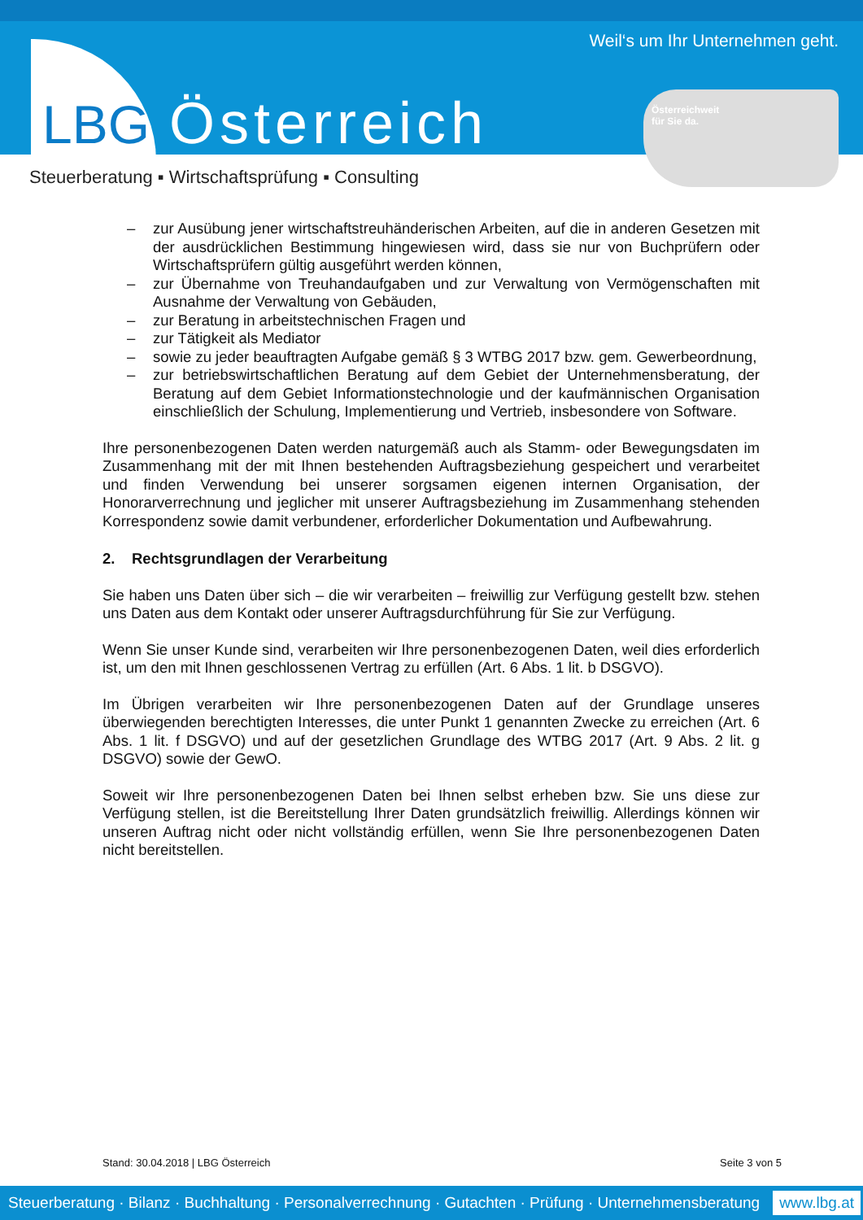Weil‘s um Ihr Unternehmen geht.
LBG Österreich
Österreichweit
für Sie da.
Steuerberatung ▪ Wirtschaftsprüfung ▪ Consulting
– zur Ausübung jener wirtschaftstreuhänderischen Arbeiten, auf die in anderen Gesetzen mit der ausdrücklichen Bestimmung hingewiesen wird, dass sie nur von Buchprüfern oder Wirtschaftsprüfern gültig ausgeführt werden können,
– zur Übernahme von Treuhandaufgaben und zur Verwaltung von Vermögenschaften mit Ausnahme der Verwaltung von Gebäuden,
– zur Beratung in arbeitstechnischen Fragen und
– zur Tätigkeit als Mediator
– sowie zu jeder beauftragten Aufgabe gemäß § 3 WTBG 2017 bzw. gem. Gewerbeordnung,
– zur betriebswirtschaftlichen Beratung auf dem Gebiet der Unternehmensberatung, der Beratung auf dem Gebiet Informationstechnologie und der kaufmännischen Organisation einschließlich der Schulung, Implementierung und Vertrieb, insbesondere von Software.
Ihre personenbezogenen Daten werden naturgemäß auch als Stamm- oder Bewegungsdaten im Zusammenhang mit der mit Ihnen bestehenden Auftragsbeziehung gespeichert und verarbeitet und finden Verwendung bei unserer sorgsamen eigenen internen Organisation, der Honorarverrechnung und jeglicher mit unserer Auftragsbeziehung im Zusammenhang stehenden Korrespondenz sowie damit verbundener, erforderlicher Dokumentation und Aufbewahrung.
2. Rechtsgrundlagen der Verarbeitung
Sie haben uns Daten über sich – die wir verarbeiten – freiwillig zur Verfügung gestellt bzw. stehen uns Daten aus dem Kontakt oder unserer Auftragsdurchführung für Sie zur Verfügung.
Wenn Sie unser Kunde sind, verarbeiten wir Ihre personenbezogenen Daten, weil dies erforderlich ist, um den mit Ihnen geschlossenen Vertrag zu erfüllen (Art. 6 Abs. 1 lit. b DSGVO).
Im Übrigen verarbeiten wir Ihre personenbezogenen Daten auf der Grundlage unseres überwiegenden berechtigten Interesses, die unter Punkt 1 genannten Zwecke zu erreichen (Art. 6 Abs. 1 lit. f DSGVO) und auf der gesetzlichen Grundlage des WTBG 2017 (Art. 9 Abs. 2 lit. g DSGVO) sowie der GewO.
Soweit wir Ihre personenbezogenen Daten bei Ihnen selbst erheben bzw. Sie uns diese zur Verfügung stellen, ist die Bereitstellung Ihrer Daten grundsätzlich freiwillig. Allerdings können wir unseren Auftrag nicht oder nicht vollständig erfüllen, wenn Sie Ihre personenbezogenen Daten nicht bereitstellen.
Stand: 30.04.2018 | LBG Österreich Seite 3 von 5
Steuerberatung · Bilanz · Buchhaltung · Personalverrechnung · Gutachten · Prüfung · Unternehmensberatung www.lbg.at